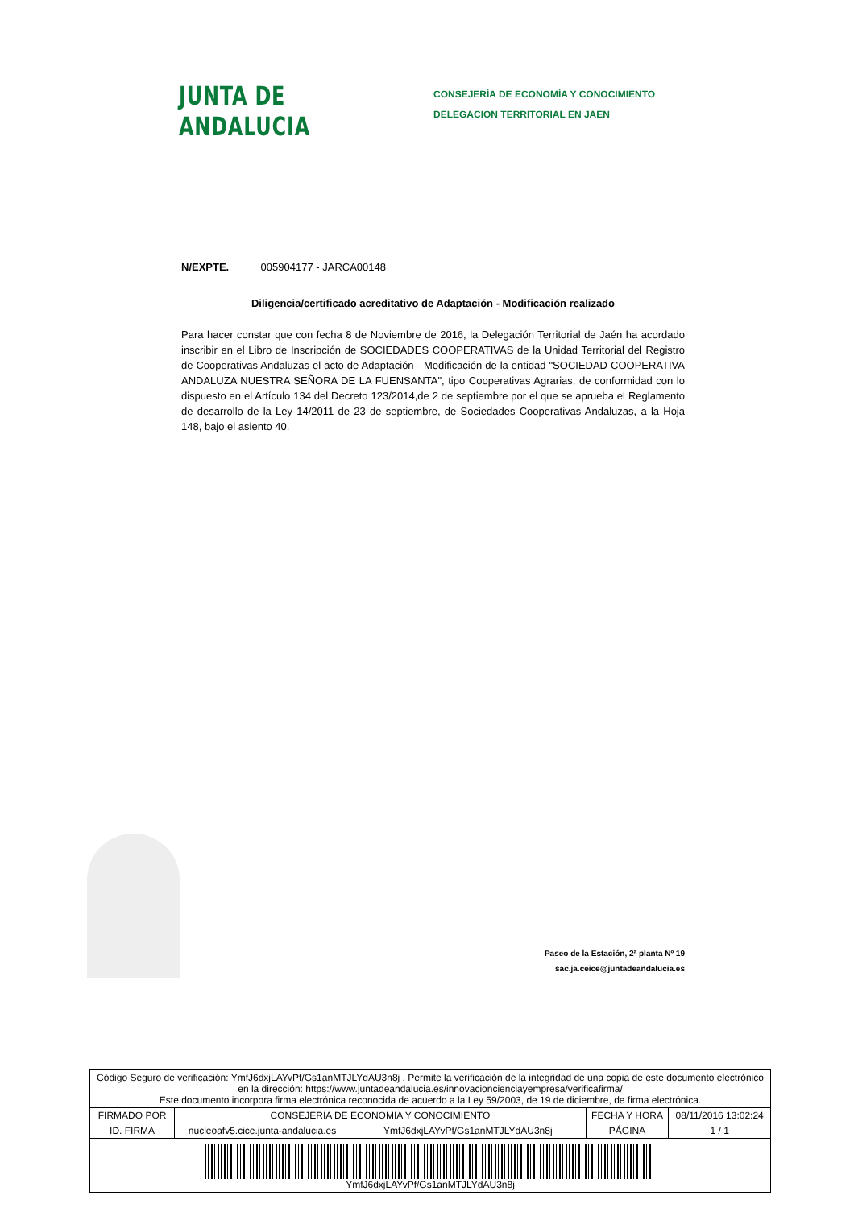JUNTA DE ANDALUCIA
CONSEJERÍA DE ECONOMÍA Y CONOCIMIENTO
DELEGACION TERRITORIAL EN JAEN
N/EXPTE. 005904177 - JARCA00148
Diligencia/certificado acreditativo de Adaptación - Modificación realizado
Para hacer constar que con fecha 8 de Noviembre de 2016, la Delegación Territorial de Jaén ha acordado inscribir en el Libro de Inscripción de SOCIEDADES COOPERATIVAS de la Unidad Territorial del Registro de Cooperativas Andaluzas el acto de Adaptación - Modificación de la entidad "SOCIEDAD COOPERATIVA ANDALUZA NUESTRA SEÑORA DE LA FUENSANTA", tipo Cooperativas Agrarias, de conformidad con lo dispuesto en el Artículo 134 del Decreto 123/2014,de 2 de septiembre por el que se aprueba el Reglamento de desarrollo de la Ley 14/2011 de 23 de septiembre, de Sociedades Cooperativas Andaluzas, a la Hoja 148, bajo el asiento 40.
Paseo de la Estación, 2ª planta Nº 19
sac.ja.ceice@juntadeandalucia.es
| Código Seguro de verificación: YmfJ6dxjLAYvPf/Gs1anMTJLYdAU3n8j . Permite la verificación de la integridad de una copia de este documento electrónico en la dirección: https://www.juntadeandalucia.es/innovacioncienciayempresa/verificafirma/ Este documento incorpora firma electrónica reconocida de acuerdo a la Ley 59/2003, de 19 de diciembre, de firma electrónica. | | | | |
| FIRMADO POR | CONSEJERÍA DE ECONOMIA Y CONOCIMIENTO | | FECHA Y HORA | 08/11/2016 13:02:24 |
| ID. FIRMA | nucleoafv5.cice.junta-andalucia.es | YmfJ6dxjLAYvPf/Gs1anMTJLYdAU3n8j | PÁGINA | 1 / 1 |
| YmfJ6dxjLAYvPf/Gs1anMTJLYdAU3n8j | | | | |